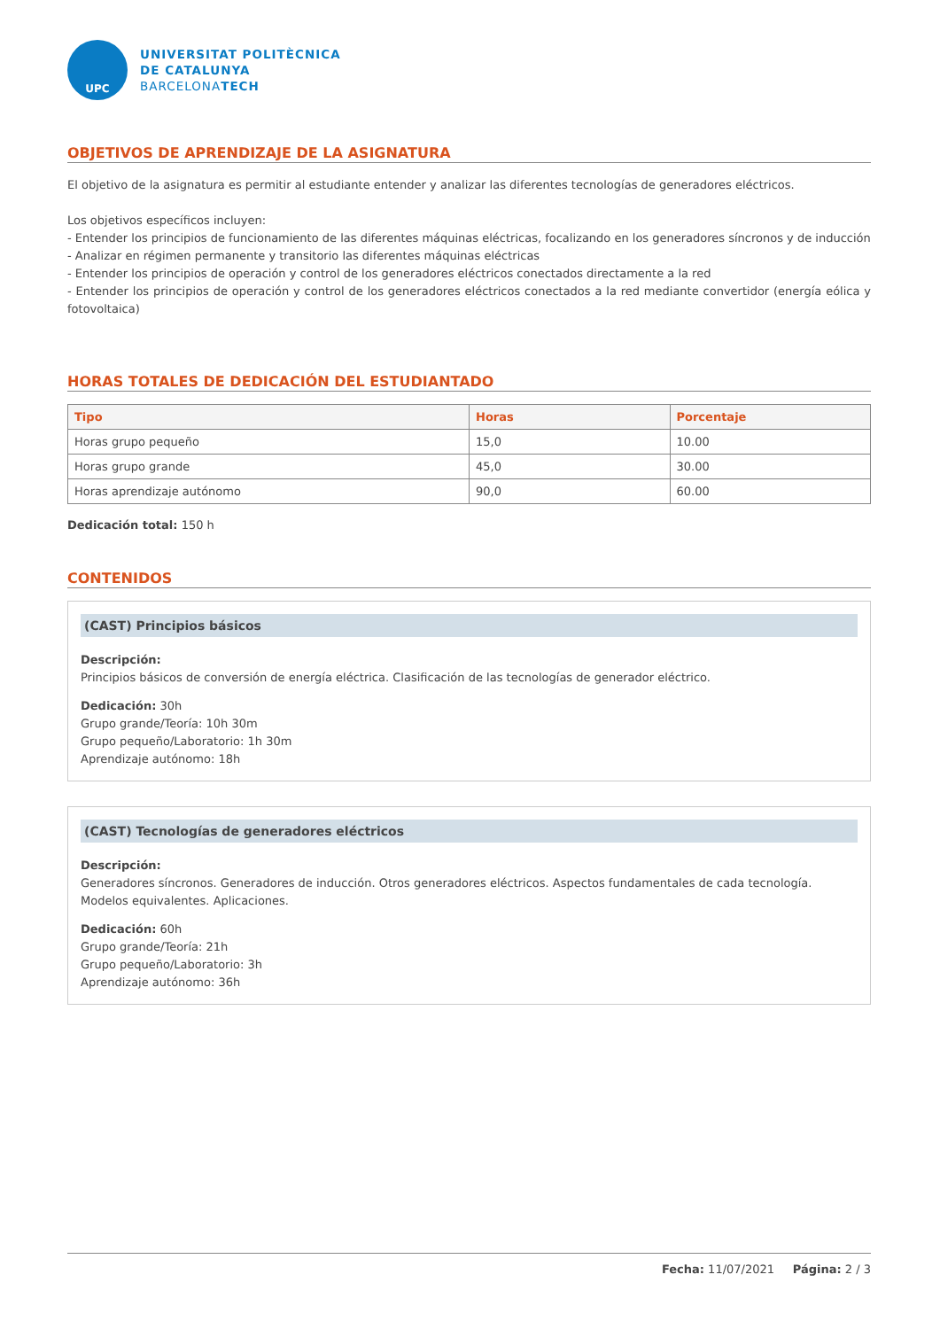UPC
UNIVERSITAT POLITÈCNICA
DE CATALUNYA
BARCELONATECH
OBJETIVOS DE APRENDIZAJE DE LA ASIGNATURA
El objetivo de la asignatura es permitir al estudiante entender y analizar las diferentes tecnologías de generadores eléctricos.
Los objetivos específicos incluyen:
- Entender los principios de funcionamiento de las diferentes máquinas eléctricas, focalizando en los generadores síncronos y de inducción
- Analizar en régimen permanente y transitorio las diferentes máquinas eléctricas
- Entender los principios de operación y control de los generadores eléctricos conectados directamente a la red
- Entender los principios de operación y control de los generadores eléctricos conectados a la red mediante convertidor (energía eólica y fotovoltaica)
HORAS TOTALES DE DEDICACIÓN DEL ESTUDIANTADO
| Tipo | Horas | Porcentaje |
| --- | --- | --- |
| Horas grupo pequeño | 15,0 | 10.00 |
| Horas grupo grande | 45,0 | 30.00 |
| Horas aprendizaje autónomo | 90,0 | 60.00 |
Dedicación total: 150 h
CONTENIDOS
(CAST) Principios básicos
Descripción:
Principios básicos de conversión de energía eléctrica. Clasificación de las tecnologías de generador eléctrico.
Dedicación: 30h
Grupo grande/Teoría: 10h 30m
Grupo pequeño/Laboratorio: 1h 30m
Aprendizaje autónomo: 18h
(CAST) Tecnologías de generadores eléctricos
Descripción:
Generadores síncronos. Generadores de inducción. Otros generadores eléctricos. Aspectos fundamentales de cada tecnología. Modelos equivalentes. Aplicaciones.
Dedicación: 60h
Grupo grande/Teoría: 21h
Grupo pequeño/Laboratorio: 3h
Aprendizaje autónomo: 36h
Fecha: 11/07/2021 Página: 2 / 3